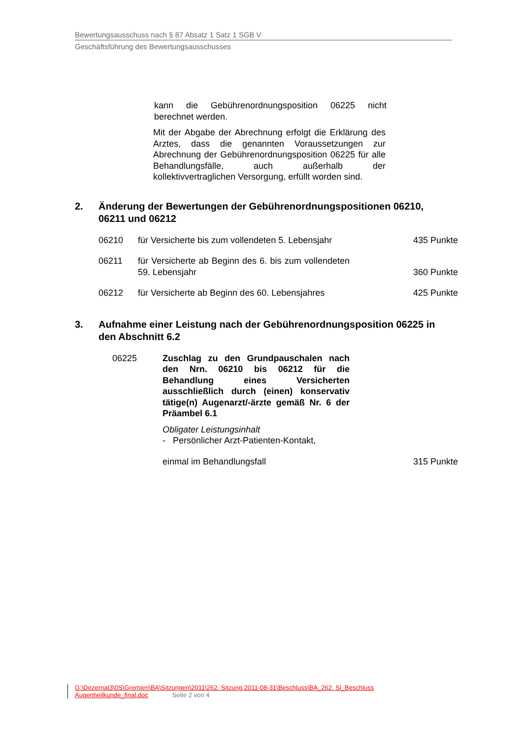Bewertungsausschuss nach § 87 Absatz 1 Satz 1 SGB V
Geschäftsführung des Bewertungsausschusses
kann die Gebührenordnungsposition 06225 nicht berechnet werden.
Mit der Abgabe der Abrechnung erfolgt die Erklärung des Arztes, dass die genannten Voraussetzungen zur Abrechnung der Gebührenordnungsposition 06225 für alle Behandlungsfälle, auch außerhalb der kollektivvertraglichen Versorgung, erfüllt worden sind.
2. Änderung der Bewertungen der Gebührenordnungspositionen 06210, 06211 und 06212
06210 für Versicherte bis zum vollendeten 5. Lebensjahr 435 Punkte
06211 für Versicherte ab Beginn des 6. bis zum vollendeten 59. Lebensjahr 360 Punkte
06212 für Versicherte ab Beginn des 60. Lebensjahres 425 Punkte
3. Aufnahme einer Leistung nach der Gebührenordnungsposition 06225 in den Abschnitt 6.2
06225 Zuschlag zu den Grundpauschalen nach den Nrn. 06210 bis 06212 für die Behandlung eines Versicherten ausschließlich durch (einen) konservativ tätige(n) Augenarzt/-ärzte gemäß Nr. 6 der Präambel 6.1
Obligater Leistungsinhalt
- Persönlicher Arzt-Patienten-Kontakt,
einmal im Behandlungsfall 315 Punkte
G:\Dezernat3\0S\Gremien\BA\Sitzungen\2011\262. Sitzung 2011-08-31\Beschluss\BA_262. Si_Beschluss
Augenheilkunde_final.doc Seite 2 von 4